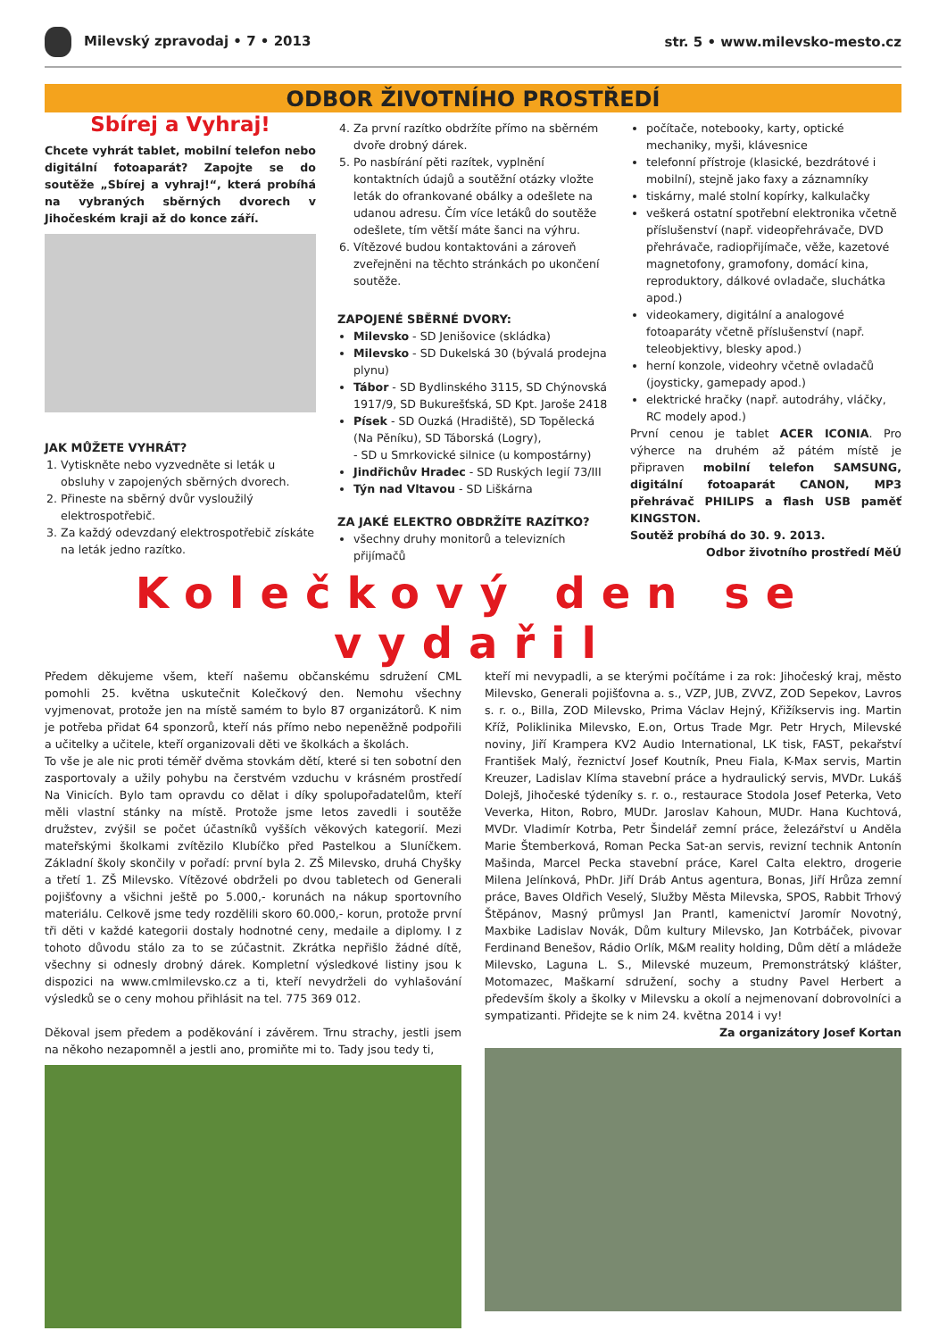Milevský zpravodaj • 7 • 2013 str. 5 • www.milevsko-mesto.cz
ODBOR ŽIVOTNÍHO PROSTŘEDÍ
Sbírej a Vyhraj!
Chcete vyhrát tablet, mobilní telefon nebo digitální fotoaparát? Zapojte se do soutěže „Sbírej a vyhraj!“, která probíhá na vybraných sběrných dvorech v Jihočeském kraji až do konce září.
JAK MŮŽETE VYHRÁT?
1. Vytiskněte nebo vyzvedněte si leták u obsluhy v zapojených sběrných dvorech.
2. Přineste na sběrný dvůr vysloužilý elektrospotřebič.
3. Za každý odevzdaný elektrospotřebič získáte na leták jedno razítko.
4. Za první razítko obdržíte přímo na sběrném dvoře drobný dárek.
5. Po nasbírání pěti razítek, vyplnění kontaktních údajů a soutěžní otázky vložte leták do ofrankované obálky a odešlete na udanou adresu. Čím více letáků do soutěže odešlete, tím větší máte šanci na výhru.
6. Vítězové budou kontaktováni a zároveň zveřejněni na těchto stránkách po ukončení soutěže.
ZAPOJENÉ SBĚRNÉ DVORY:
Milevsko - SD Jenišovice (skládka)
Milevsko - SD Dukelská 30 (bývalá prodejna plynu)
Tábor - SD Bydlinského 3115, SD Chýnovská 1917/9, SD Bukurešťská, SD Kpt. Jaroše 2418
Písek - SD Ouzká (Hradiště), SD Topělecká (Na Pěníku), SD Táborská (Logry),
- SD u Smrkovické silnice (u kompostárny)
Jindřichův Hradec - SD Ruských legií 73/III
Týn nad Vltavou - SD Liškárna
ZA JAKÉ ELEKTRO OBDRŽÍTE RAZÍTKO?
všechny druhy monitorů a televizních přijímačů
počítače, notebooky, karty, optické mechaniky, myši, klávesnice
telefonní přístroje (klasické, bezdrátové i mobilní), stejně jako faxy a záznamníky
tiskárny, malé stolní kopírky, kalkulačky
veškerá ostatní spotřební elektronika včetně příslušenství (např. videopřehrávače, DVD přehrávače, radiopřijímače, věže, kazetové magnetofony, gramofony, domácí kina, reproduktory, dálkové ovladače, sluchátka apod.)
videokamery, digitální a analogové fotoaparáty včetně příslušenství (např. teleobjektivy, blesky apod.)
herní konzole, videohry včetně ovladačů (joysticky, gamepady apod.)
elektrické hračky (např. autodráhy, vláčky, RC modely apod.)
První cenou je tablet ACER ICONIA. Pro výherce na druhém až pátém místě je připraven mobilní telefon SAMSUNG, digitální fotoaparát CANON, MP3 přehrávač PHILIPS a flash USB paměť KINGSTON.
Soutěž probíhá do 30. 9. 2013.
Odbor životního prostředí MěÚ
Kolečkový den se vydařil
Předem děkujeme všem, kteří našemu občanskému sdružení CML pomohli 25. května uskutečnit Kolečkový den. Nemohu všechny vyjmenovat, protože jen na místě samém to bylo 87 organizátorů. K nim je potřeba přidat 64 sponzorů, kteří nás přímo nebo nepeněžně podpořili a učitelky a učitele, kteří organizovali děti ve školkách a školách.
To vše je ale nic proti téměř dvěma stovkám dětí, které si ten sobotní den zasportovaly a užily pohybu na čerstvém vzduchu v krásném prostředí Na Vinicích. Bylo tam opravdu co dělat i díky spolupořadatelům, kteří měli vlastní stánky na místě. Protože jsme letos zavedli i soutěže družstev, zvýšil se počet účastníků vyšších věkových kategorií. Mezi mateřskými školkami zvítězilo Klubíčko před Pastelkou a Sluníčkem. Základní školy skončily v pořadí: první byla 2. ZŠ Milevsko, druhá Chyšky a třetí 1. ZŠ Milevsko. Vítězové obdrželi po dvou tabletech od Generali pojišťovny a všichni ještě po 5.000,- korunách na nákup sportovního materiálu. Celkově jsme tedy rozdělili skoro 60.000,- korun, protože první tři děti v každé kategorii dostaly hodnotné ceny, medaile a diplomy. I z tohoto důvodu stálo za to se zúčastnit. Zkrátka nepřišlo žádné dítě, všechny si odnesly drobný dárek. Kompletní výsledkové listiny jsou k dispozici na www.cmlmilevsko.cz a ti, kteří nevydrželi do vyhlašování výsledků se o ceny mohou přihlásit na tel. 775 369 012.
Děkoval jsem předem a poděkování i závěrem. Trnu strachy, jestli jsem na někoho nezapomněl a jestli ano, promiňte mi to. Tady jsou tedy ti,
kteří mi nevypadli, a se kterými počítáme i za rok: Jihočeský kraj, město Milevsko, Generali pojišťovna a. s., VZP, JUB, ZVVZ, ZOD Sepekov, Lavros s. r. o., Billa, ZOD Milevsko, Prima Václav Hejný, Křižíkservis ing. Martin Kříž, Poliklinika Milevsko, E.on, Ortus Trade Mgr. Petr Hrych, Milevské noviny, Jiří Krampera KV2 Audio International, LK tisk, FAST, pekařství František Malý, řeznictví Josef Koutník, Pneu Fiala, K-Max servis, Martin Kreuzer, Ladislav Klíma stavební práce a hydraulický servis, MVDr. Lukáš Dolejš, Jihočeské týdeníky s. r. o., restaurace Stodola Josef Peterka, Veto Veverka, Hiton, Robro, MUDr. Jaroslav Kahoun, MUDr. Hana Kuchtová, MVDr. Vladimír Kotrba, Petr Šindelář zemní práce, železářství u Anděla Marie Štemberková, Roman Pecka Sat-an servis, revizní technik Antonín Mašinda, Marcel Pecka stavební práce, Karel Calta elektro, drogerie Milena Jelínková, PhDr. Jiří Dráb Antus agentura, Bonas, Jiří Hrůza zemní práce, Baves Oldřich Veselý, Služby Města Milevska, SPOS, Rabbit Trhový Štěpánov, Masný průmysl Jan Prantl, kamenictví Jaromír Novotný, Maxbike Ladislav Novák, Dům kultury Milevsko, Jan Kotrbáček, pivovar Ferdinand Benešov, Rádio Orlík, M&M reality holding, Dům dětí a mládeže Milevsko, Laguna L. S., Milevské muzeum, Premonstrátský klášter, Motomazec, Maškarní sdružení, sochy a studny Pavel Herbert a především školy a školky v Milevsku a okolí a nejmenovaní dobrovolníci a sympatizanti. Přidejte se k nim 24. května 2014 i vy!
Za organizátory Josef Kortan